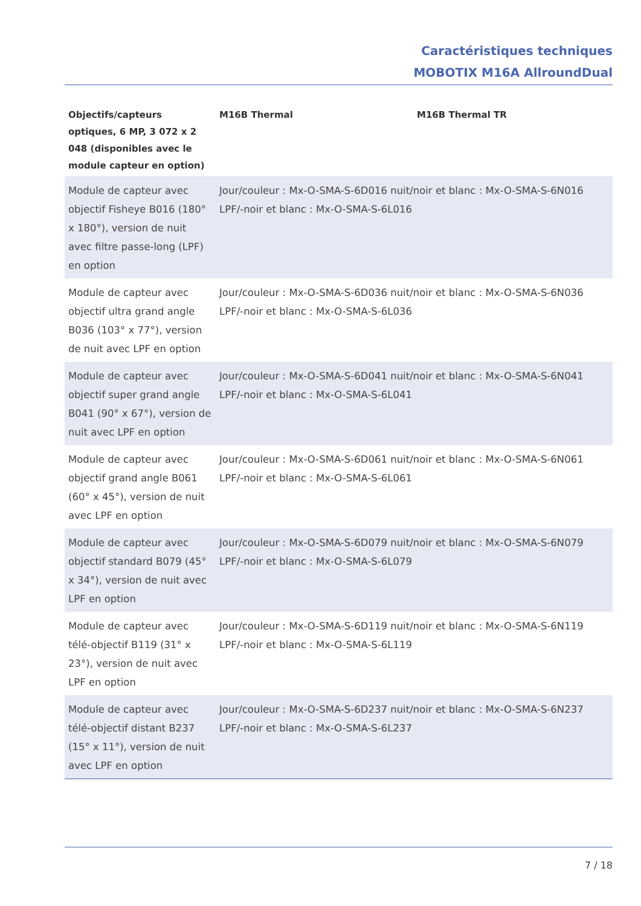Caractéristiques techniques
MOBOTIX M16A AllroundDual
| Objectifs/capteurs optiques, 6 MP, 3 072 x 2 048 (disponibles avec le module capteur en option) | M16B Thermal | M16B Thermal TR |
| --- | --- | --- |
| Module de capteur avec objectif Fisheye B016 (180° x 180°), version de nuit avec filtre passe-long (LPF) en option | Jour/couleur : Mx-O-SMA-S-6D016 nuit/noir et blanc : Mx-O-SMA-S-6N016 LPF/-noir et blanc : Mx-O-SMA-S-6L016 | |
| Module de capteur avec objectif ultra grand angle B036 (103° x 77°), version de nuit avec LPF en option | Jour/couleur : Mx-O-SMA-S-6D036 nuit/noir et blanc : Mx-O-SMA-S-6N036 LPF/-noir et blanc : Mx-O-SMA-S-6L036 | |
| Module de capteur avec objectif super grand angle B041 (90° x 67°), version de nuit avec LPF en option | Jour/couleur : Mx-O-SMA-S-6D041 nuit/noir et blanc : Mx-O-SMA-S-6N041 LPF/-noir et blanc : Mx-O-SMA-S-6L041 | |
| Module de capteur avec objectif grand angle B061 (60° x 45°), version de nuit avec LPF en option | Jour/couleur : Mx-O-SMA-S-6D061 nuit/noir et blanc : Mx-O-SMA-S-6N061 LPF/-noir et blanc : Mx-O-SMA-S-6L061 | |
| Module de capteur avec objectif standard B079 (45° x 34°), version de nuit avec LPF en option | Jour/couleur : Mx-O-SMA-S-6D079 nuit/noir et blanc : Mx-O-SMA-S-6N079 LPF/-noir et blanc : Mx-O-SMA-S-6L079 | |
| Module de capteur avec télé-objectif B119 (31° x 23°), version de nuit avec LPF en option | Jour/couleur : Mx-O-SMA-S-6D119 nuit/noir et blanc : Mx-O-SMA-S-6N119 LPF/-noir et blanc : Mx-O-SMA-S-6L119 | |
| Module de capteur avec télé-objectif distant B237 (15° x 11°), version de nuit avec LPF en option | Jour/couleur : Mx-O-SMA-S-6D237 nuit/noir et blanc : Mx-O-SMA-S-6N237 LPF/-noir et blanc : Mx-O-SMA-S-6L237 | |
7 / 18